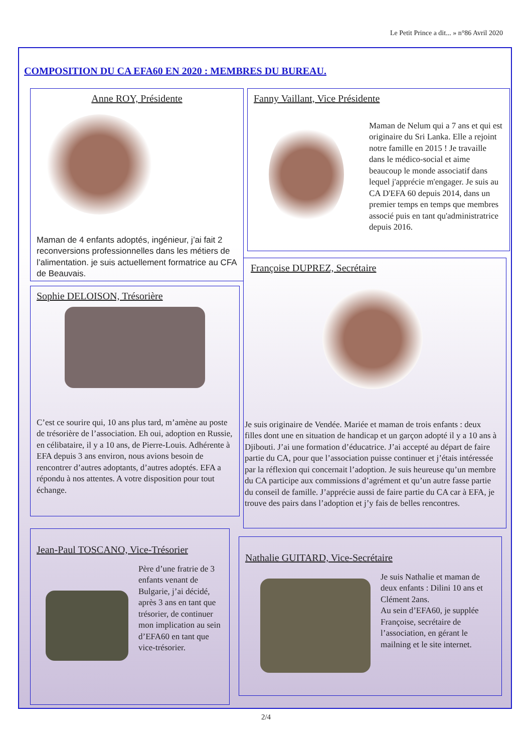Le Petit Prince a dit... » n°86 Avril 2020
COMPOSITION DU CA EFA60 EN 2020 : MEMBRES DU BUREAU.
Anne ROY, Présidente
Maman de 4 enfants adoptés, ingénieur, j’ai fait 2 reconversions professionnelles dans les métiers de l’alimentation. je suis actuellement formatrice au CFA de Beauvais.
Fanny Vaillant, Vice Présidente
Maman de Nelum qui a 7 ans et qui est originaire du Sri Lanka. Elle a rejoint notre famille en 2015 ! Je travaille dans le médico-social et aime beaucoup le monde associatif dans lequel j'apprécie m'engager. Je suis au CA D'EFA 60 depuis 2014, dans un premier temps en temps que membres associé puis en tant qu'administratrice depuis 2016.
Sophie DELOISON, Trésorière
C’est ce sourire qui, 10 ans plus tard, m’amène au poste de trésorière de l’association. Eh oui, adoption en Russie, en célibataire, il y a 10 ans, de Pierre-Louis. Adhérente à EFA depuis 3 ans environ, nous avions besoin de rencontrer d’autres adoptants, d’autres adoptés. EFA a répondu à nos attentes. A votre disposition pour tout échange.
Françoise DUPREZ, Secrétaire
Je suis originaire de Vendée. Mariée et maman de trois enfants : deux filles dont une en situation de handicap et un garçon adopté il y a 10 ans à Djibouti. J’ai une formation d’éducatrice. J’ai accepté au départ de faire partie du CA, pour que l’association puisse continuer et j’étais intéressée par la réflexion qui concernait l’adoption. Je suis heureuse qu’un membre du CA participe aux commissions d’agrément et qu’un autre fasse partie du conseil de famille. J’apprécie aussi de faire partie du CA car à EFA, je trouve des pairs dans l’adoption et j’y fais de belles rencontres.
Jean-Paul TOSCANO, Vice-Trésorier
Père d’une fratrie de 3 enfants venant de Bulgarie, j’ai décidé, après 3 ans en tant que trésorier, de continuer mon implication au sein d’EFA60 en tant que vice-trésorier.
Nathalie GUITARD, Vice-Secrétaire
Je suis Nathalie et maman de deux enfants : Dilini 10 ans et Clément 2ans.
Au sein d’EFA60, je supplée Françoise, secrétaire de l’association, en gérant le mailning et le site internet.
2/4